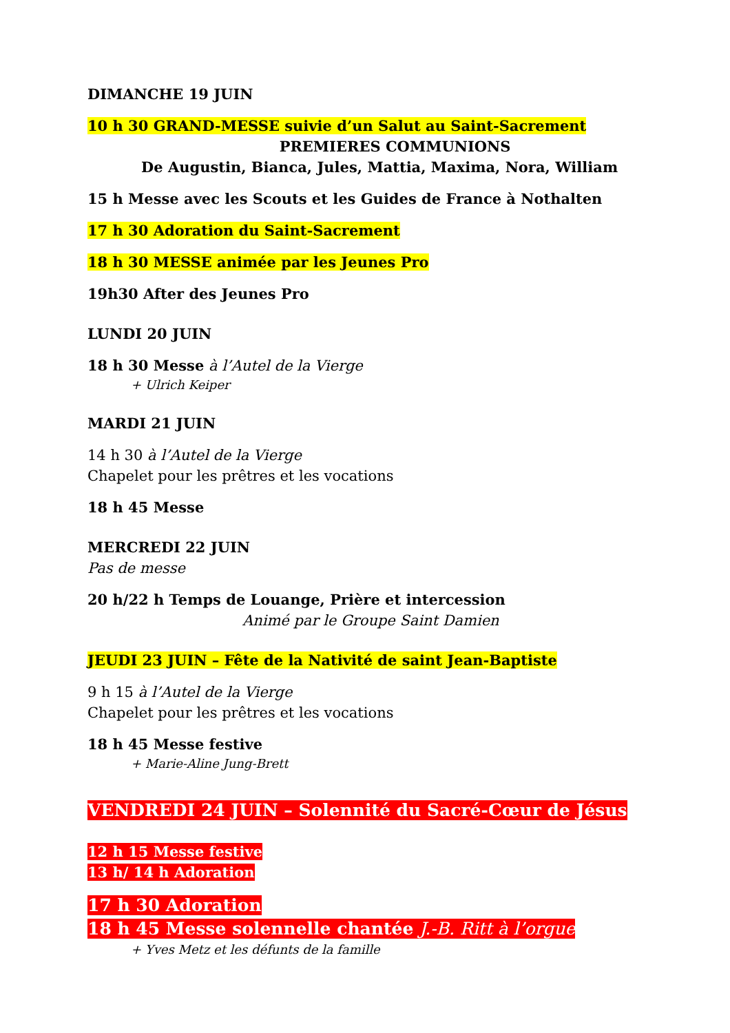DIMANCHE 19 JUIN
10 h 30 GRAND-MESSE suivie d’un Salut au Saint-Sacrement
PREMIERES COMMUNIONS
De Augustin, Bianca, Jules, Mattia, Maxima, Nora, William
15 h Messe avec les Scouts et les Guides de France à Nothalten
17 h 30 Adoration du Saint-Sacrement
18 h 30 MESSE animée par les Jeunes Pro
19h30 After des Jeunes Pro
LUNDI 20 JUIN
18 h 30 Messe à l’Autel de la Vierge
+ Ulrich Keiper
MARDI 21 JUIN
14 h 30 à l’Autel de la Vierge
Chapelet pour les prêtres et les vocations
18 h 45 Messe
MERCREDI 22 JUIN
Pas de messe
20 h/22 h Temps de Louange, Prière et intercession
Animé par le Groupe Saint Damien
JEUDI 23 JUIN – Fête de la Nativité de saint Jean-Baptiste
9 h 15 à l’Autel de la Vierge
Chapelet pour les prêtres et les vocations
18 h 45 Messe festive
+ Marie-Aline Jung-Brett
VENDREDI 24 JUIN – Solennité du Sacré-Cœur de Jésus
12 h 15 Messe festive
13 h/ 14 h Adoration
17 h 30 Adoration
18 h 45 Messe solennelle chantée J.-B. Ritt à l’orgue
+ Yves Metz et les défunts de la famille